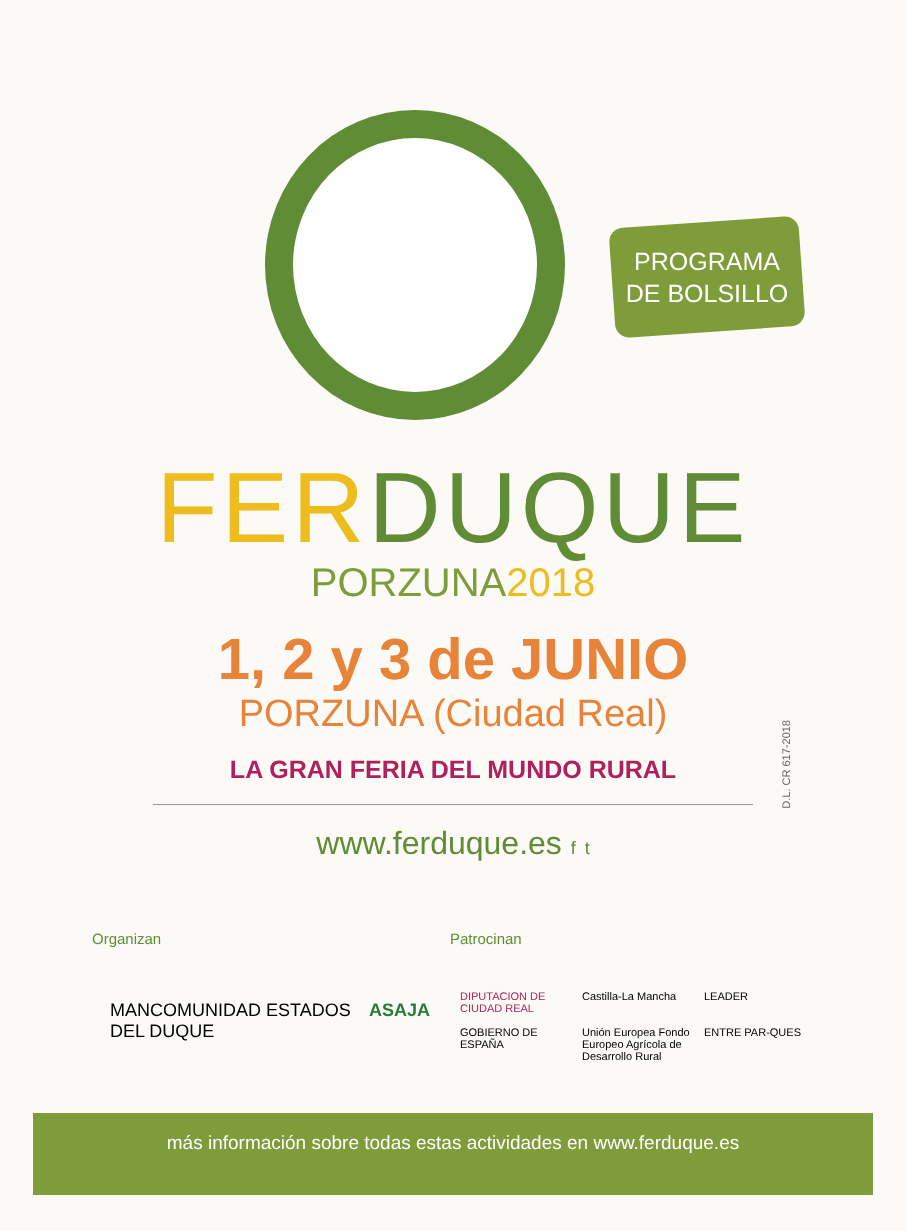PROGRAMA
DE BOLSILLO
FER DUQUE
PORZUNA2018
1, 2 y 3 de JUNIO
PORZUNA (Ciudad Real)
LA GRAN FERIA DEL MUNDO RURAL
www.ferduque.es f t
D.L. CR 617-2018
Organizan Patrocinan
MANCOMUNIDAD ESTADOS DEL DUQUE ASAJA
DIPUTACION DE CIUDAD REAL Castilla-La Mancha LEADER GOBIERNO DE ESPAÑA Unión Europea Fondo Europeo Agrícola de Desarrollo Rural ENTRE PAR-QUES
más información sobre todas estas actividades en www.ferduque.es